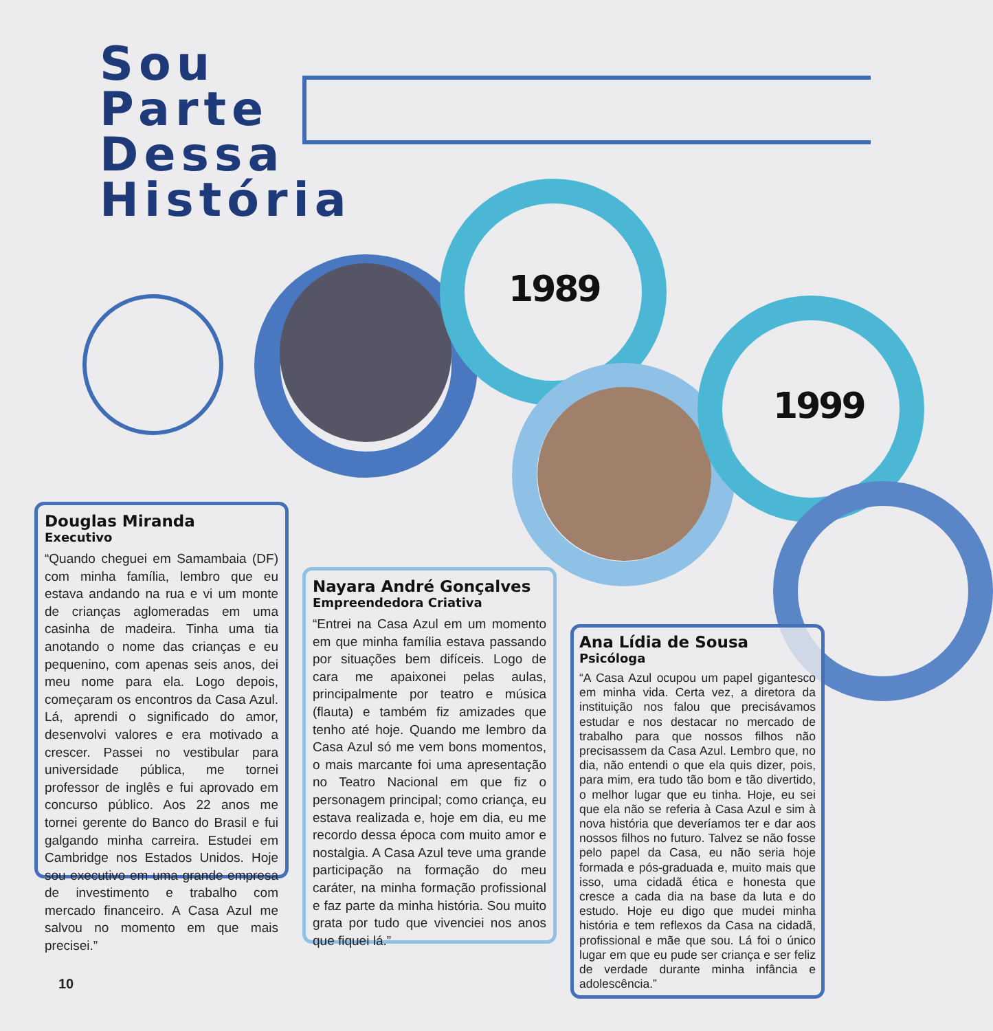Sou
Parte
Dessa
História
1989
1999
Douglas Miranda
Executivo
“Quando cheguei em Samambaia (DF) com minha família, lembro que eu estava andando na rua e vi um monte de crianças aglomeradas em uma casinha de madeira. Tinha uma tia anotando o nome das crianças e eu pequenino, com apenas seis anos, dei meu nome para ela. Logo depois, começaram os encontros da Casa Azul. Lá, aprendi o significado do amor, desenvolvi valores e era motivado a crescer. Passei no vestibular para universidade pública, me tornei professor de inglês e fui aprovado em concurso público. Aos 22 anos me tornei gerente do Banco do Brasil e fui galgando minha carreira. Estudei em Cambridge nos Estados Unidos. Hoje sou executivo em uma grande empresa de investimento e trabalho com mercado financeiro. A Casa Azul me salvou no momento em que mais precisei.”
Nayara André Gonçalves
Empreendedora Criativa
“Entrei na Casa Azul em um momento em que minha família estava passando por situações bem difíceis. Logo de cara me apaixonei pelas aulas, principalmente por teatro e música (flauta) e também fiz amizades que tenho até hoje. Quando me lembro da Casa Azul só me vem bons momentos, o mais marcante foi uma apresentação no Teatro Nacional em que fiz o personagem principal; como criança, eu estava realizada e, hoje em dia, eu me recordo dessa época com muito amor e nostalgia. A Casa Azul teve uma grande participação na formação do meu caráter, na minha formação profissional e faz parte da minha história. Sou muito grata por tudo que vivenciei nos anos que fiquei lá.”
Ana Lídia de Sousa
Psicóloga
“A Casa Azul ocupou um papel gigantesco em minha vida. Certa vez, a diretora da instituição nos falou que precisávamos estudar e nos destacar no mercado de trabalho para que nossos filhos não precisassem da Casa Azul. Lembro que, no dia, não entendi o que ela quis dizer, pois, para mim, era tudo tão bom e tão divertido, o melhor lugar que eu tinha. Hoje, eu sei que ela não se referia à Casa Azul e sim à nova história que deveríamos ter e dar aos nossos filhos no futuro. Talvez se não fosse pelo papel da Casa, eu não seria hoje formada e pós-graduada e, muito mais que isso, uma cidadã ética e honesta que cresce a cada dia na base da luta e do estudo. Hoje eu digo que mudei minha história e tem reflexos da Casa na cidadã, profissional e mãe que sou. Lá foi o único lugar em que eu pude ser criança e ser feliz de verdade durante minha infância e adolescência.”
10